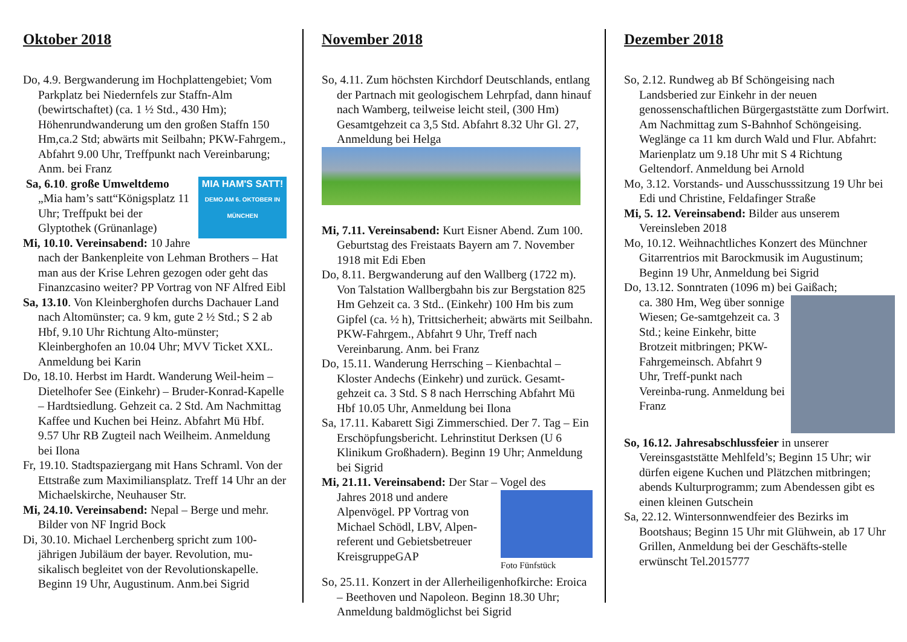Oktober 2018
Do, 4.9. Bergwanderung im Hochplattengebiet; Vom Parkplatz bei Niedernfels zur Staffn-Alm (bewirtschaftet) (ca. 1 ½ Std., 430 Hm); Höhenrundwanderung um den großen Staffn 150 Hm,ca.2 Std; abwärts mit Seilbahn; PKW-Fahrgem., Abfahrt 9.00 Uhr, Treffpunkt nach Vereinbarung; Anm. bei Franz
MIA HAM'S SATT!
DEMO AM 6. OKTOBER IN MÜNCHEN
Sa, 6.10. große Umweltdemo „Mia ham’s satt“Königsplatz 11 Uhr; Treffpukt bei der Glyptothek (Grünanlage)
Mi, 10.10. Vereinsabend: 10 Jahre nach der Bankenpleite von Lehman Brothers – Hat man aus der Krise Lehren gezogen oder geht das Finanzcasino weiter? PP Vortrag von NF Alfred Eibl
Sa, 13.10. Von Kleinberghofen durchs Dachauer Land nach Altomünster; ca. 9 km, gute 2 ½ Std.; S 2 ab Hbf, 9.10 Uhr Richtung Alto-münster; Kleinberghofen an 10.04 Uhr; MVV Ticket XXL. Anmeldung bei Karin
Do, 18.10. Herbst im Hardt. Wanderung Weil-heim – Dietelhofer See (Einkehr) – Bruder-Konrad-Kapelle – Hardtsiedlung. Gehzeit ca. 2 Std. Am Nachmittag Kaffee und Kuchen bei Heinz. Abfahrt Mü Hbf. 9.57 Uhr RB Zugteil nach Weilheim. Anmeldung bei Ilona
Fr, 19.10. Stadtspaziergang mit Hans Schraml. Von der Ettstraße zum Maximiliansplatz. Treff 14 Uhr an der Michaelskirche, Neuhauser Str.
Mi, 24.10. Vereinsabend: Nepal – Berge und mehr. Bilder von NF Ingrid Bock
Di, 30.10. Michael Lerchenberg spricht zum 100-jährigen Jubiläum der bayer. Revolution, mu-sikalisch begleitet von der Revolutionskapelle. Beginn 19 Uhr, Augustinum. Anm.bei Sigrid
November 2018
So, 4.11. Zum höchsten Kirchdorf Deutschlands, entlang der Partnach mit geologischem Lehrpfad, dann hinauf nach Wamberg, teilweise leicht steil, (300 Hm) Gesamtgehzeit ca 3,5 Std. Abfahrt 8.32 Uhr Gl. 27, Anmeldung bei Helga
Mi, 7.11. Vereinsabend: Kurt Eisner Abend. Zum 100. Geburtstag des Freistaats Bayern am 7. November 1918 mit Edi Eben
Do, 8.11. Bergwanderung auf den Wallberg (1722 m). Von Talstation Wallbergbahn bis zur Bergstation 825 Hm Gehzeit ca. 3 Std.. (Einkehr) 100 Hm bis zum Gipfel (ca. ½ h), Trittsicherheit; abwärts mit Seilbahn. PKW-Fahrgem., Abfahrt 9 Uhr, Treff nach Vereinbarung. Anm. bei Franz
Do, 15.11. Wanderung Herrsching – Kienbachtal – Kloster Andechs (Einkehr) und zurück. Gesamt-gehzeit ca. 3 Std. S 8 nach Herrsching Abfahrt Mü Hbf 10.05 Uhr, Anmeldung bei Ilona
Sa, 17.11. Kabarett Sigi Zimmerschied. Der 7. Tag – Ein Erschöpfungsbericht. Lehrinstitut Derksen (U 6 Klinikum Großhadern). Beginn 19 Uhr; Anmeldung bei Sigrid
Mi, 21.11. Vereinsabend: Der Star – Vogel des
Foto Fünfstück
Jahres 2018 und andere Alpenvögel. PP Vortrag von Michael Schödl, LBV, Alpen-referent und Gebietsbetreuer KreisgruppeGAP
So, 25.11. Konzert in der Allerheiligenhofkirche: Eroica – Beethoven und Napoleon. Beginn 18.30 Uhr; Anmeldung baldmöglichst bei Sigrid
Dezember 2018
So, 2.12. Rundweg ab Bf Schöngeising nach Landsberied zur Einkehr in der neuen genossenschaftlichen Bürgergaststätte zum Dorfwirt. Am Nachmittag zum S-Bahnhof Schöngeising. Weglänge ca 11 km durch Wald und Flur. Abfahrt: Marienplatz um 9.18 Uhr mit S 4 Richtung Geltendorf. Anmeldung bei Arnold
Mo, 3.12. Vorstands- und Ausschusssitzung 19 Uhr bei Edi und Christine, Feldafinger Straße
Mi, 5. 12. Vereinsabend: Bilder aus unserem Vereinsleben 2018
Mo, 10.12. Weihnachtliches Konzert des Münchner Gitarrentrios mit Barockmusik im Augustinum; Beginn 19 Uhr, Anmeldung bei Sigrid
Do, 13.12. Sonntraten (1096 m) bei Gaißach;
ca. 380 Hm, Weg über sonnige Wiesen; Ge-samtgehzeit ca. 3 Std.; keine Einkehr, bitte Brotzeit mitbringen; PKW-Fahrgemeinsch. Abfahrt 9 Uhr, Treff-punkt nach Vereinba-rung. Anmeldung bei Franz
So, 16.12. Jahresabschlussfeier in unserer Vereinsgaststätte Mehlfeld’s; Beginn 15 Uhr; wir dürfen eigene Kuchen und Plätzchen mitbringen; abends Kulturprogramm; zum Abendessen gibt es einen kleinen Gutschein
Sa, 22.12. Wintersonnwendfeier des Bezirks im Bootshaus; Beginn 15 Uhr mit Glühwein, ab 17 Uhr Grillen, Anmeldung bei der Geschäfts-stelle erwünscht Tel.2015777